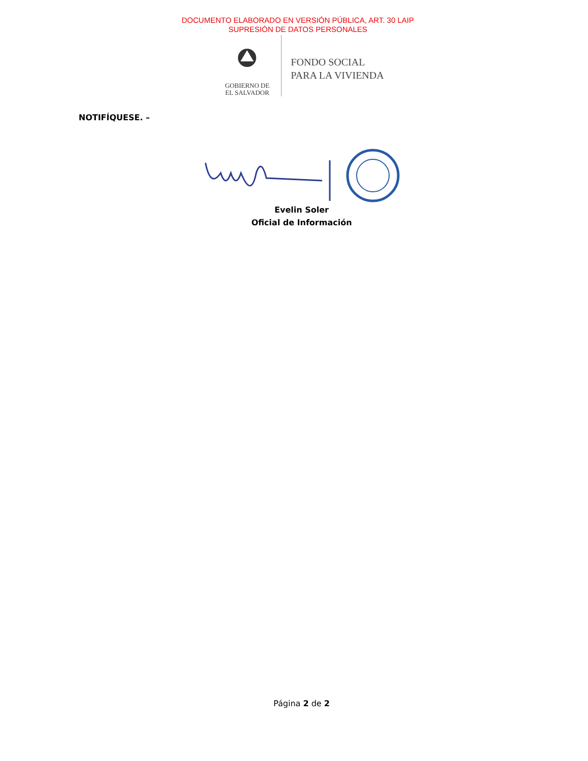DOCUMENTO ELABORADO EN VERSIÓN PÚBLICA, ART. 30 LAIP
SUPRESIÓN DE DATOS PERSONALES
GOBIERNO DE
EL SALVADOR
FONDO SOCIAL
PARA LA VIVIENDA
NOTIFÍQUESE. –
Evelin Soler
Oficial de Información
Página 2 de 2